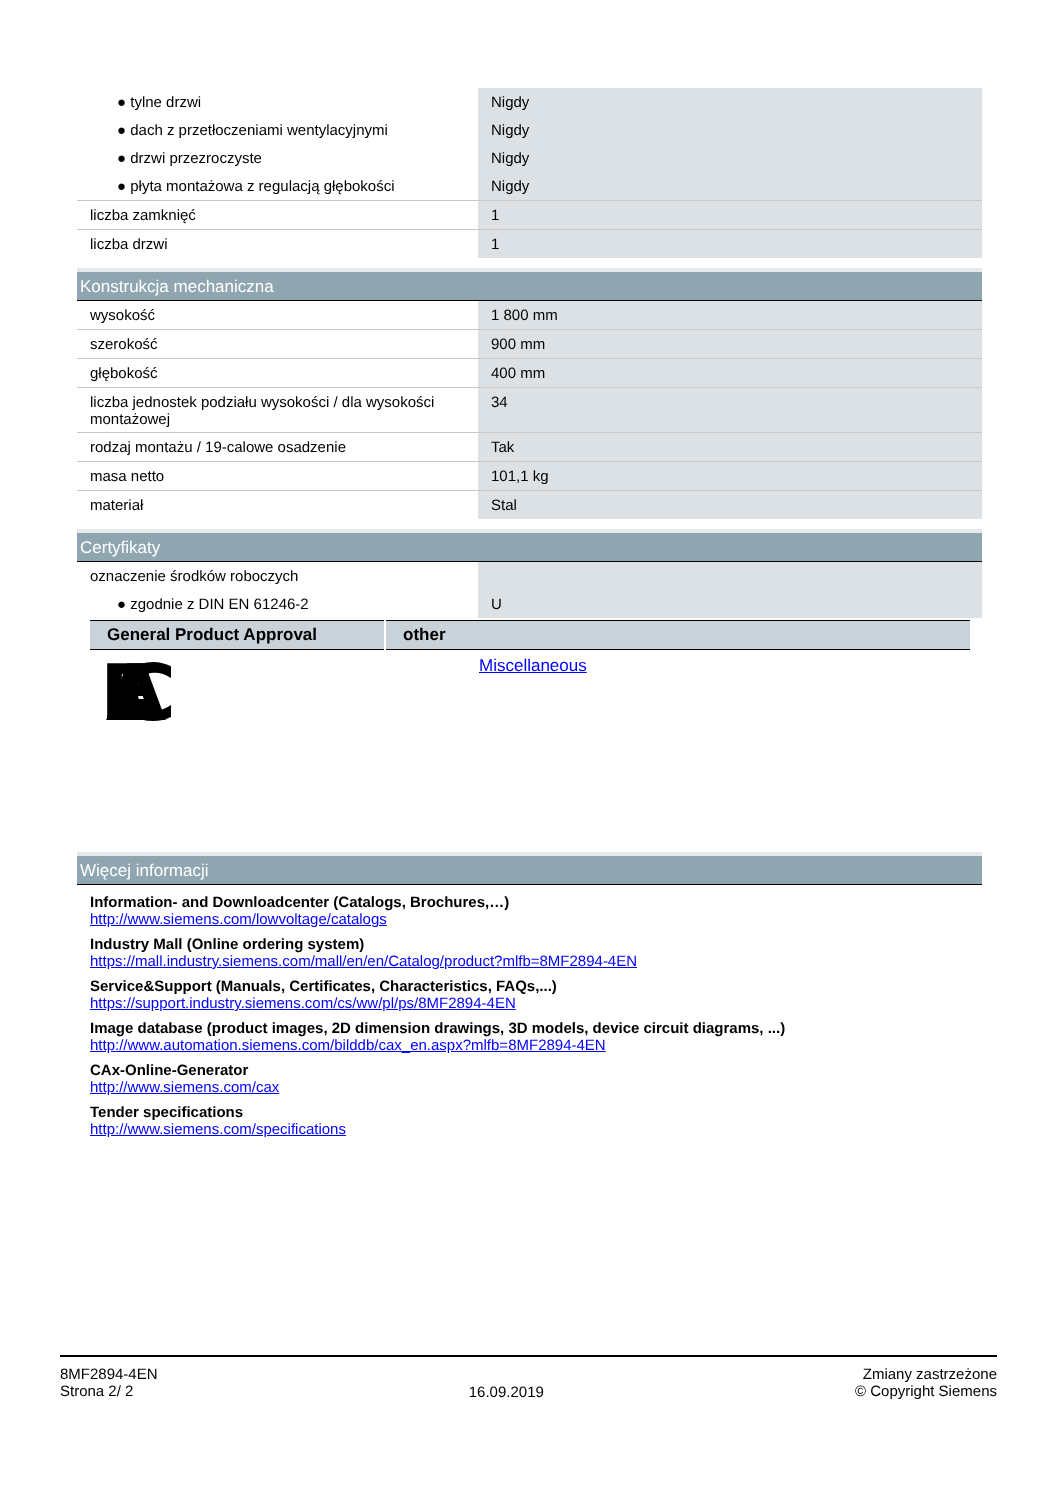| ● tylne drzwi | Nigdy |
| ● dach z przetłoczeniami wentylacyjnymi | Nigdy |
| ● drzwi przezroczyste | Nigdy |
| ● płyta montażowa z regulacją głębokości | Nigdy |
| liczba zamknięć | 1 |
| liczba drzwi | 1 |
Konstrukcja mechaniczna
| wysokość | 1 800 mm |
| szerokość | 900 mm |
| głębokość | 400 mm |
| liczba jednostek podziału wysokości / dla wysokości montażowej | 34 |
| rodzaj montażu / 19-calowe osadzenie | Tak |
| masa netto | 101,1 kg |
| materiał | Stal |
Certyfikaty
| oznaczenie środków roboczych | |
| ● zgodnie z DIN EN 61246-2 | U |
| General Product Approval | other |
| --- | --- |
| EAC | Miscellaneous |
Więcej informacji
Information- and Downloadcenter (Catalogs, Brochures,…)
http://www.siemens.com/lowvoltage/catalogs
Industry Mall (Online ordering system)
https://mall.industry.siemens.com/mall/en/en/Catalog/product?mlfb=8MF2894-4EN
Service&Support (Manuals, Certificates, Characteristics, FAQs,...)
https://support.industry.siemens.com/cs/ww/pl/ps/8MF2894-4EN
Image database (product images, 2D dimension drawings, 3D models, device circuit diagrams, ...)
http://www.automation.siemens.com/bilddb/cax_en.aspx?mlfb=8MF2894-4EN
CAx-Online-Generator
http://www.siemens.com/cax
Tender specifications
http://www.siemens.com/specifications
8MF2894-4EN
Strona 2/ 2
16.09.2019
Zmiany zastrzeżone
© Copyright Siemens